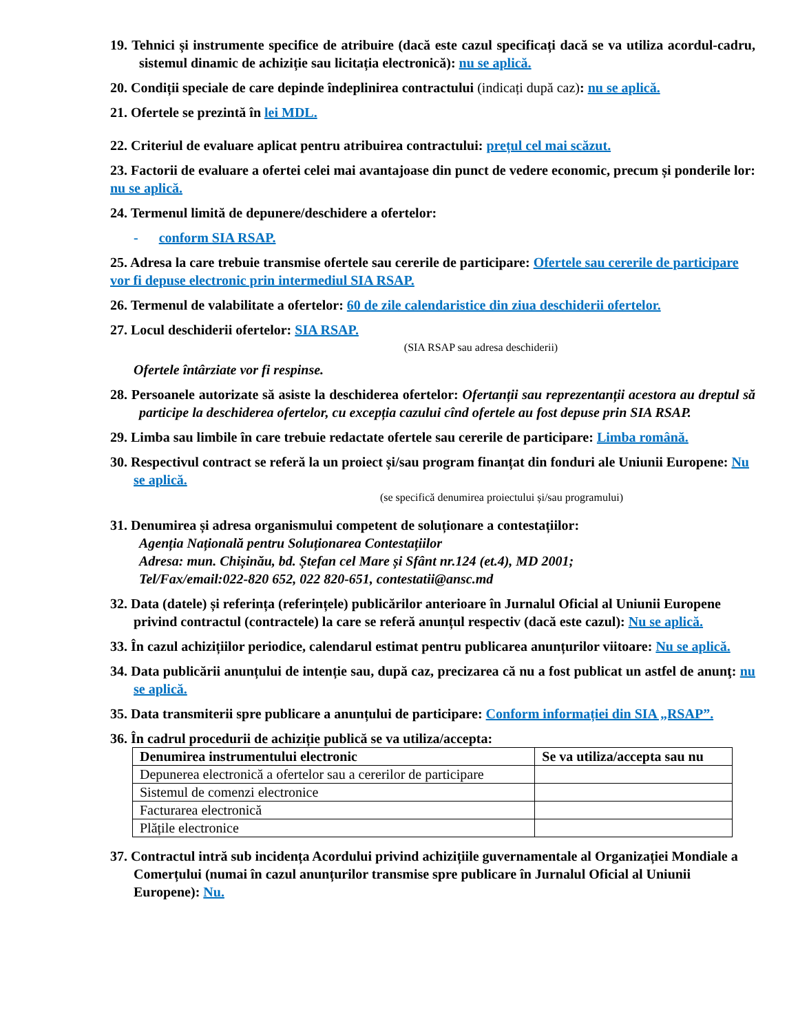19. Tehnici și instrumente specifice de atribuire (dacă este cazul specificați dacă se va utiliza acordul-cadru, sistemul dinamic de achiziție sau licitația electronică): nu se aplică.
20. Condiții speciale de care depinde îndeplinirea contractului (indicați după caz): nu se aplică.
21. Ofertele se prezintă în lei MDL.
22. Criteriul de evaluare aplicat pentru atribuirea contractului: prețul cel mai scăzut.
23. Factorii de evaluare a ofertei celei mai avantajoase din punct de vedere economic, precum și ponderile lor: nu se aplică.
24. Termenul limită de depunere/deschidere a ofertelor:
- conform SIA RSAP.
25. Adresa la care trebuie transmise ofertele sau cererile de participare: Ofertele sau cererile de participare vor fi depuse electronic prin intermediul SIA RSAP.
26. Termenul de valabilitate a ofertelor: 60 de zile calendaristice din ziua deschiderii ofertelor.
27. Locul deschiderii ofertelor: SIA RSAP.
(SIA RSAP sau adresa deschiderii)
Ofertele întârziate vor fi respinse.
28. Persoanele autorizate să asiste la deschiderea ofertelor: Ofertanții sau reprezentanții acestora au dreptul să participe la deschiderea ofertelor, cu excepția cazului cînd ofertele au fost depuse prin SIA RSAP.
29. Limba sau limbile în care trebuie redactate ofertele sau cererile de participare: Limba română.
30. Respectivul contract se referă la un proiect și/sau program finanțat din fonduri ale Uniunii Europene: Nu se aplică.
(se specifică denumirea proiectului și/sau programului)
31. Denumirea și adresa organismului competent de soluționare a contestațiilor:
Agenția Națională pentru Soluționarea Contestațiilor
Adresa: mun. Chișinău, bd. Ștefan cel Mare și Sfânt nr.124 (et.4), MD 2001;
Tel/Fax/email:022-820 652, 022 820-651, contestatii@ansc.md
32. Data (datele) și referința (referințele) publicărilor anterioare în Jurnalul Oficial al Uniunii Europene privind contractul (contractele) la care se referă anunțul respectiv (dacă este cazul): Nu se aplică.
33. În cazul achizițiilor periodice, calendarul estimat pentru publicarea anunțurilor viitoare: Nu se aplică.
34. Data publicării anunțului de intenție sau, după caz, precizarea că nu a fost publicat un astfel de anunţ: nu se aplică.
35. Data transmiterii spre publicare a anunțului de participare: Conform informației din SIA „RSAP”.
36. În cadrul procedurii de achiziție publică se va utiliza/accepta:
| Denumirea instrumentului electronic | Se va utiliza/accepta sau nu |
| --- | --- |
| Depunerea electronică a ofertelor sau a cererilor de participare | |
| Sistemul de comenzi electronice | |
| Facturarea electronică | |
| Plățile electronice | |
37. Contractul intră sub incidența Acordului privind achizițiile guvernamentale al Organizației Mondiale a Comerțului (numai în cazul anunțurilor transmise spre publicare în Jurnalul Oficial al Uniunii Europene): Nu.